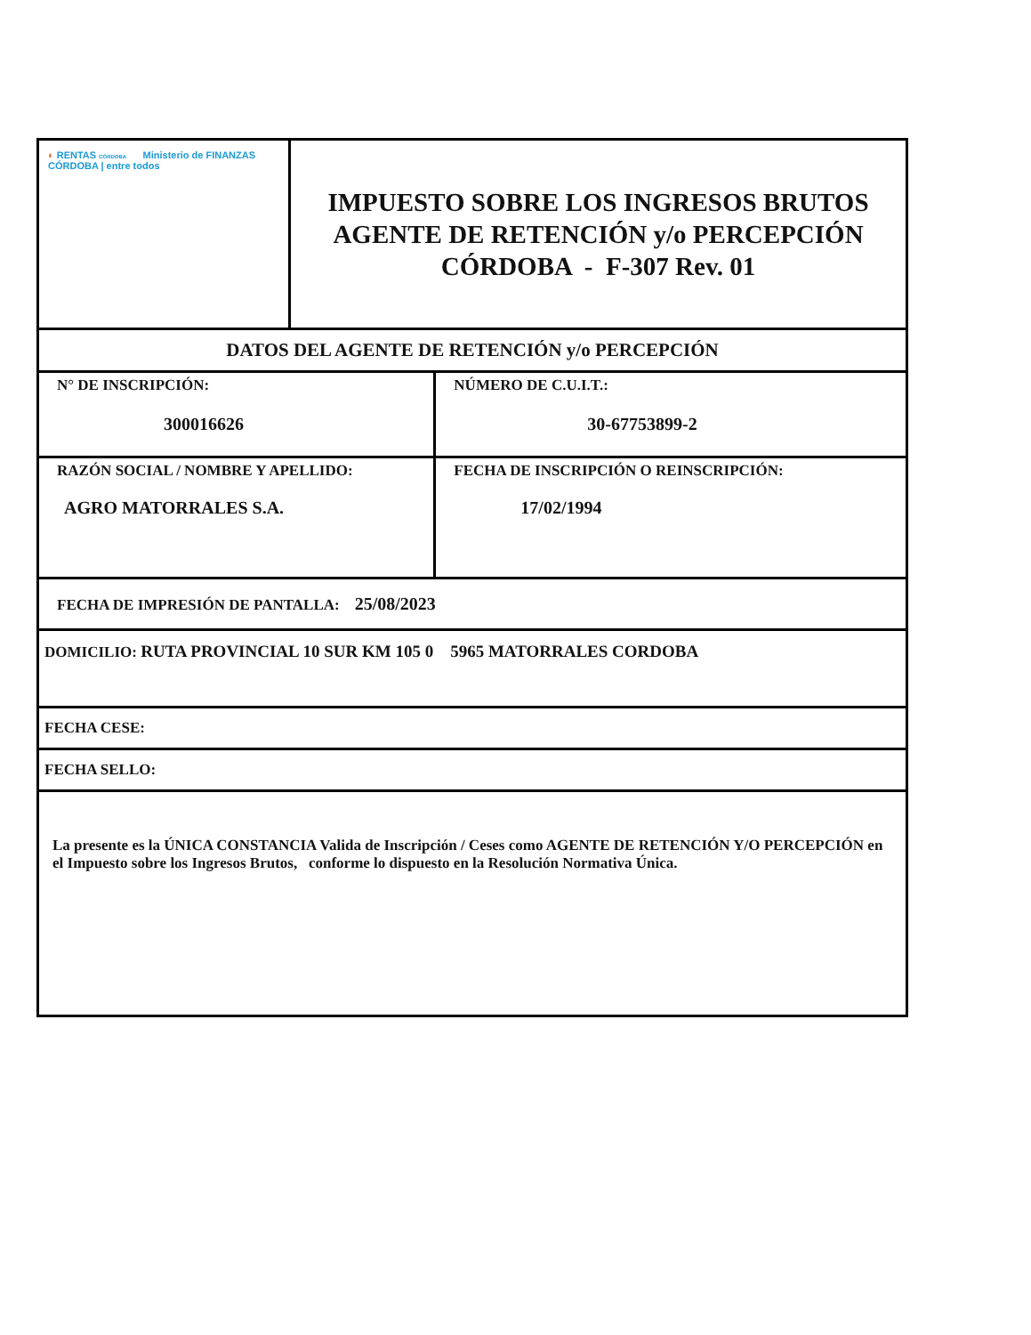| ◐ RENTAS CÓRDOBA Ministerio de FINANZAS CÓRDOBA / entre todos | IMPUESTO SOBRE LOS INGRESOS BRUTOS AGENTE DE RETENCIÓN y/o PERCEPCIÓN CÓRDOBA - F-307 Rev. 01 | |
| DATOS DEL AGENTE DE RETENCIÓN y/o PERCEPCIÓN | | |
| N° DE INSCRIPCIÓN: 300016626 | | NÚMERO DE C.U.I.T.: 30-67753899-2 |
| RAZÓN SOCIAL / NOMBRE Y APELLIDO: AGRO MATORRALES S.A. | | FECHA DE INSCRIPCIÓN O REINSCRIPCIÓN: 17/02/1994 |
| FECHA DE IMPRESIÓN DE PANTALLA: 25/08/2023 | | |
| DOMICILIO: RUTA PROVINCIAL 10 SUR KM 105 0 5965 MATORRALES CORDOBA | | |
| FECHA CESE: | | |
| FECHA SELLO: | | |
| La presente es la ÚNICA CONSTANCIA Valida de Inscripción / Ceses como AGENTE DE RETENCIÓN Y/O PERCEPCIÓN en el Impuesto sobre los Ingresos Brutos, conforme lo dispuesto en la Resolución Normativa Única. | | |